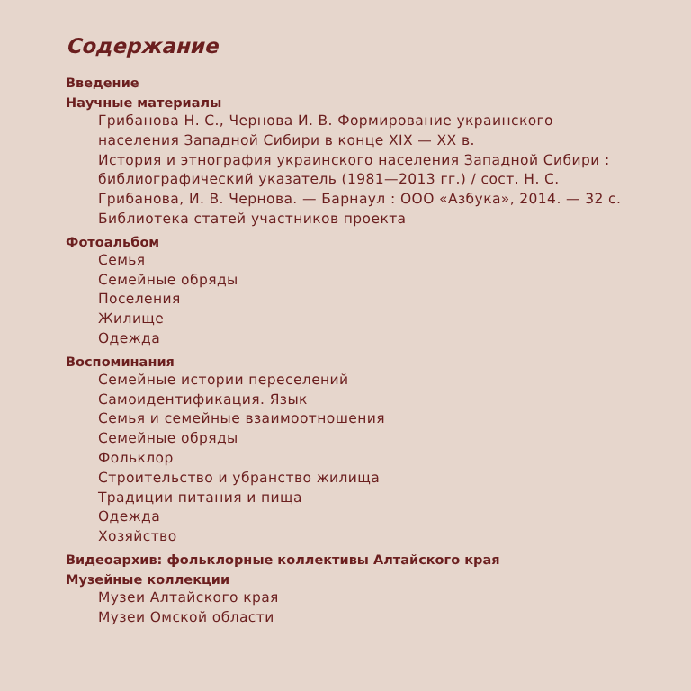Содержание
Введение
Научные материалы
Грибанова Н. С., Чернова И. В. Формирование украинского населения Западной Сибири в конце XIX — XX в.
История и этнография украинского населения Западной Сибири : библиографический указатель (1981—2013 гг.) / сост. Н. С. Грибанова, И. В. Чернова. — Барнаул : ООО «Азбука», 2014. — 32 с.
Библиотека статей участников проекта
Фотоальбом
Семья
Семейные обряды
Поселения
Жилище
Одежда
Воспоминания
Семейные истории переселений
Самоидентификация. Язык
Семья и семейные взаимоотношения
Семейные обряды
Фольклор
Строительство и убранство жилища
Традиции питания и пища
Одежда
Хозяйство
Видеоархив: фольклорные коллективы Алтайского края
Музейные коллекции
Музеи Алтайского края
Музеи Омской области